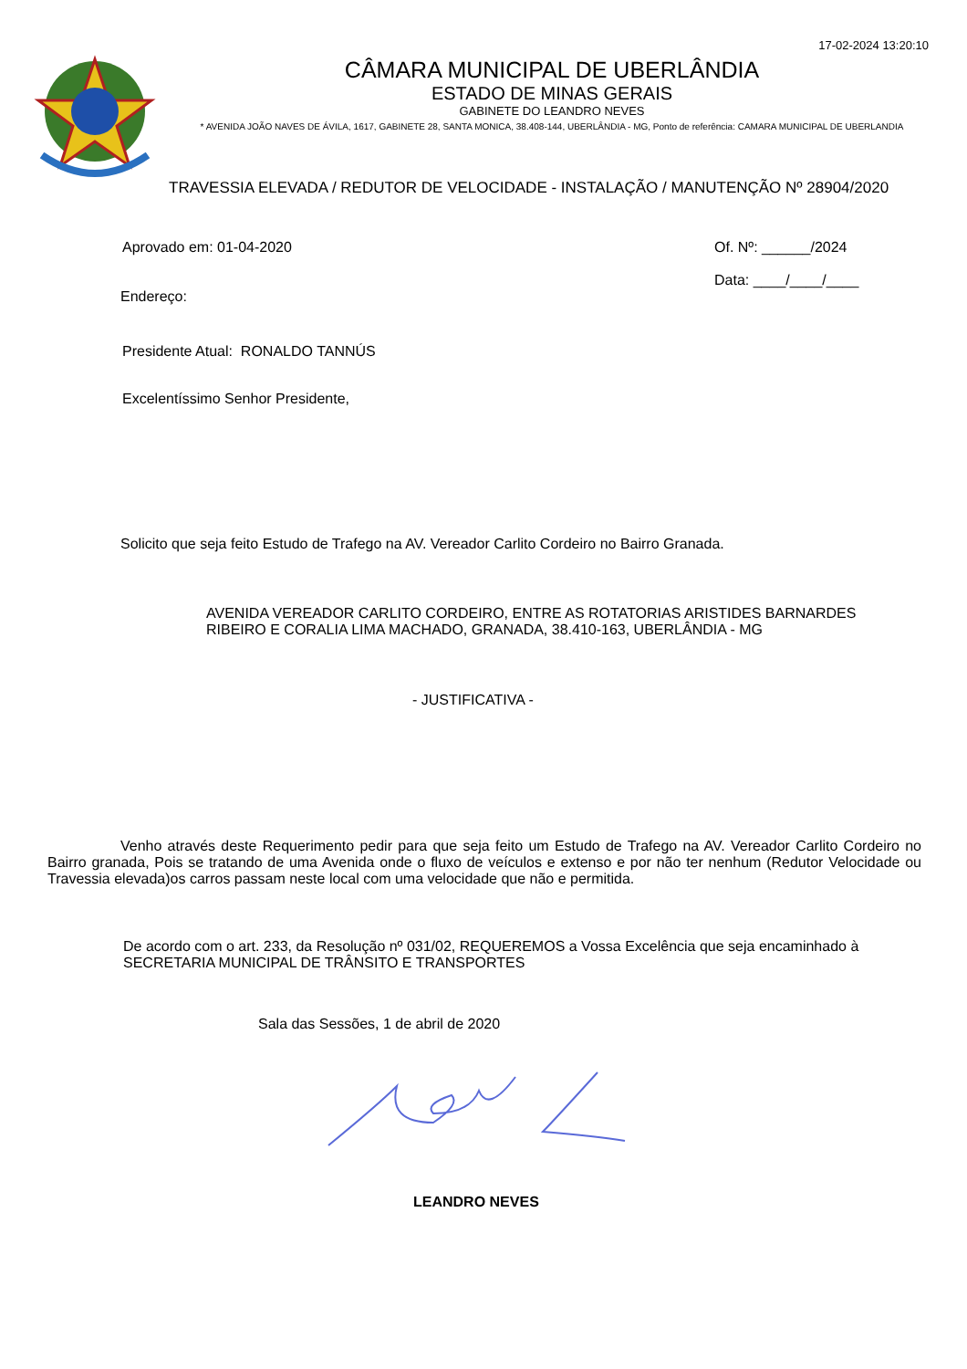17-02-2024 13:20:10
CÂMARA MUNICIPAL DE UBERLÂNDIA
ESTADO DE MINAS GERAIS
GABINETE DO LEANDRO NEVES
* AVENIDA JOÃO NAVES DE ÁVILA, 1617, GABINETE 28, SANTA MONICA, 38.408-144, UBERLÂNDIA - MG, Ponto de referência: CAMARA MUNICIPAL DE UBERLANDIA
TRAVESSIA ELEVADA / REDUTOR DE VELOCIDADE - INSTALAÇÃO / MANUTENÇÃO Nº 28904/2020
Aprovado em: 01-04-2020 Of. Nº: ______/2024
Data: ____/____/____
Endereço:
Presidente Atual: RONALDO TANNÚS
Excelentíssimo Senhor Presidente,
Solicito que seja feito Estudo de Trafego na AV. Vereador Carlito Cordeiro no Bairro Granada.
AVENIDA VEREADOR CARLITO CORDEIRO, ENTRE AS ROTATORIAS ARISTIDES BARNARDES RIBEIRO E CORALIA LIMA MACHADO, GRANADA, 38.410-163, UBERLÂNDIA - MG
- JUSTIFICATIVA -
Venho através deste Requerimento pedir para que seja feito um Estudo de Trafego na AV. Vereador Carlito Cordeiro no Bairro granada, Pois se tratando de uma Avenida onde o fluxo de veículos e extenso e por não ter nenhum (Redutor Velocidade ou Travessia elevada)os carros passam neste local com uma velocidade que não e permitida.
De acordo com o art. 233, da Resolução nº 031/02, REQUEREMOS a Vossa Excelência que seja encaminhado à SECRETARIA MUNICIPAL DE TRÂNSITO E TRANSPORTES
Sala das Sessões, 1 de abril de 2020
LEANDRO NEVES